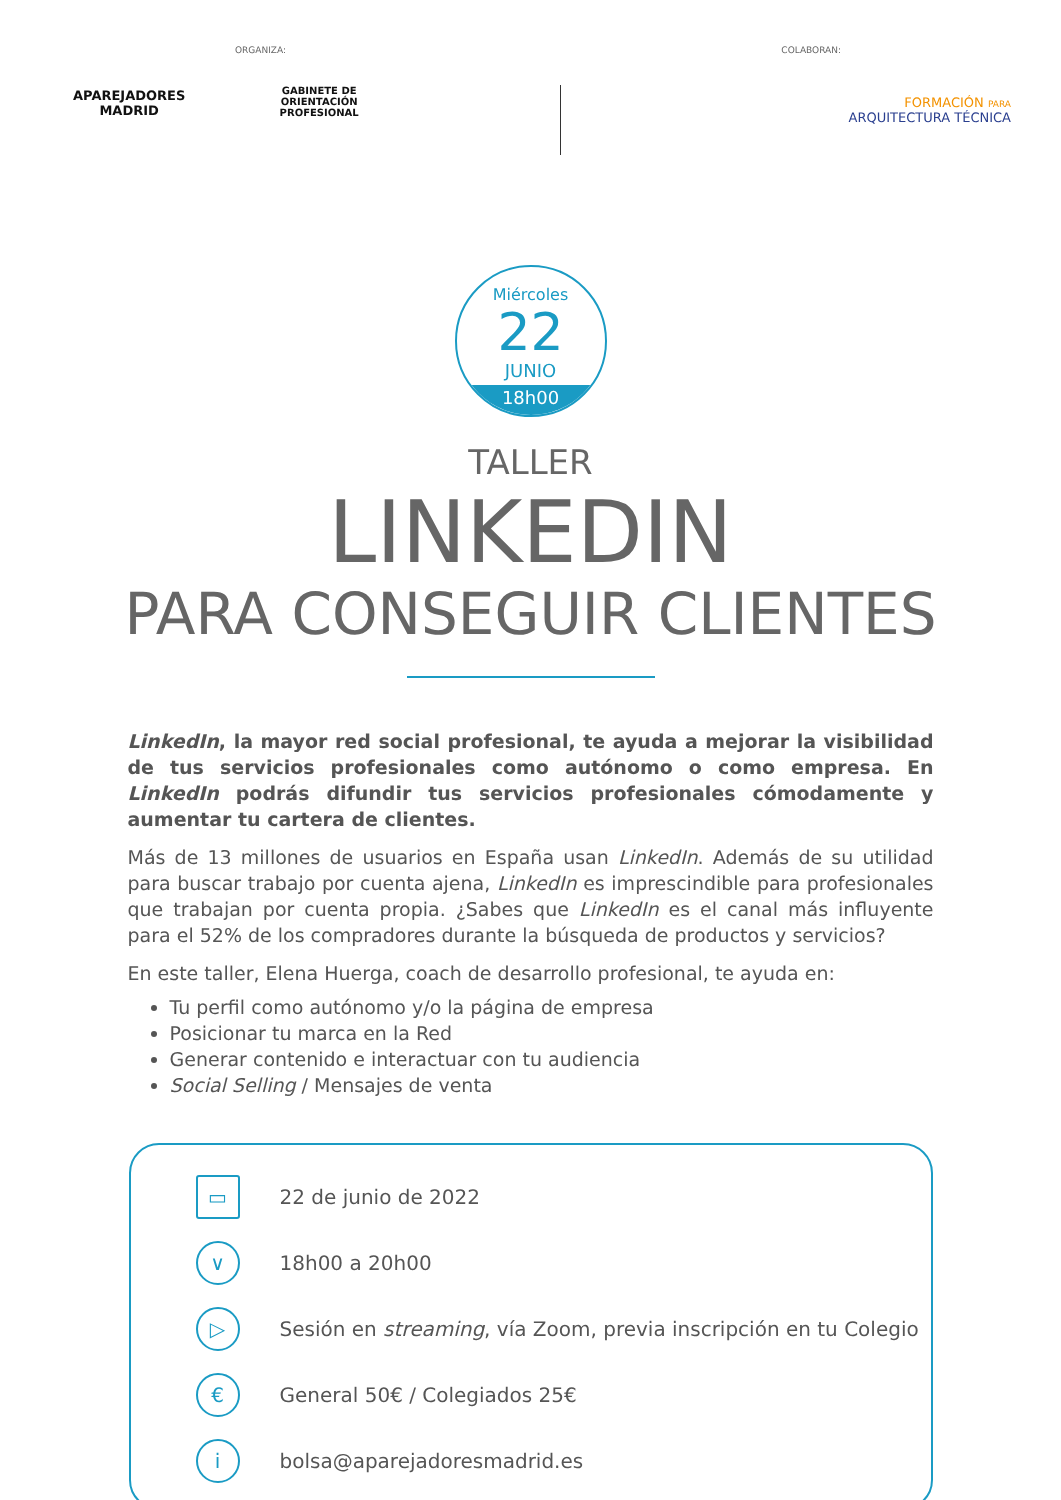ORGANIZA:
APAREJADORES MADRID
GABINETE DE ORIENTACIÓN
PROFESIONAL
COLABORAN:
FORMACIÓN PARA
ARQUITECTURA TÉCNICA
Miércoles
22
JUNIO
18h00
TALLER
LINKEDIN
PARA CONSEGUIR CLIENTES
LinkedIn, la mayor red social profesional, te ayuda a mejorar la visibilidad de tus servicios profesionales como autónomo o como empresa. En LinkedIn podrás difundir tus servicios profesionales cómodamente y aumentar tu cartera de clientes.
Más de 13 millones de usuarios en España usan LinkedIn. Además de su utilidad para buscar trabajo por cuenta ajena, LinkedIn es imprescindible para profesionales que trabajan por cuenta propia. ¿Sabes que LinkedIn es el canal más influyente para el 52% de los compradores durante la búsqueda de productos y servicios?
En este taller, Elena Huerga, coach de desarrollo profesional, te ayuda en:
Tu perfil como autónomo y/o la página de empresa
Posicionar tu marca en la Red
Generar contenido e interactuar con tu audiencia
Social Selling / Mensajes de venta
▭
22 de junio de 2022
∨
18h00 a 20h00
▷
Sesión en streaming, vía Zoom, previa inscripción en tu Colegio
€
General 50€ / Colegiados 25€
i
bolsa@aparejadoresmadrid.es